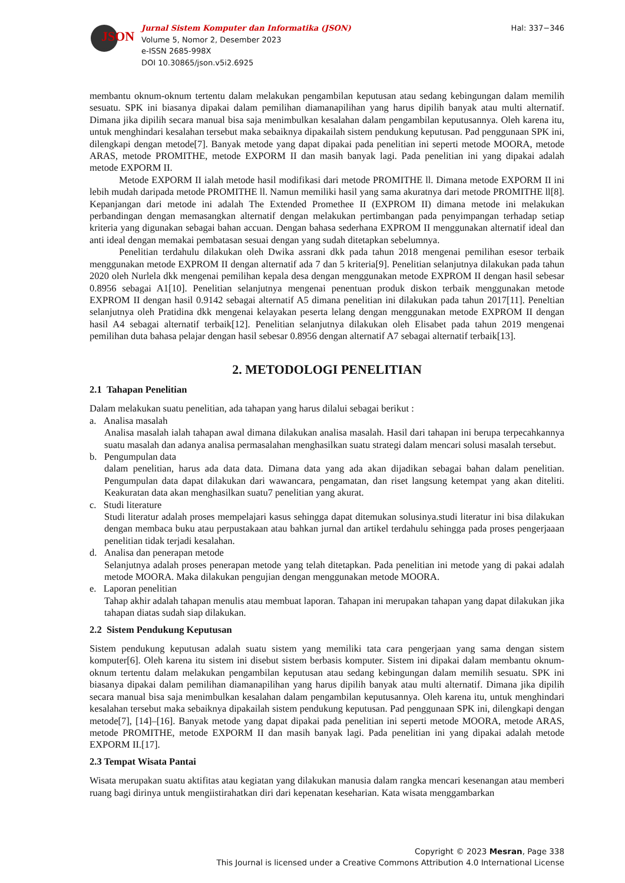JSON
Jurnal Sistem Komputer dan Informatika (JSON)
Volume 5, Nomor 2, Desember 2023
e-ISSN 2685-998X
DOI 10.30865/json.v5i2.6925
Hal: 337−346
membantu oknum-oknum tertentu dalam melakukan pengambilan keputusan atau sedang kebingungan dalam memilih sesuatu. SPK ini biasanya dipakai dalam pemilihan diamanapilihan yang harus dipilih banyak atau multi alternatif. Dimana jika dipilih secara manual bisa saja menimbulkan kesalahan dalam pengambilan keputusannya. Oleh karena itu, untuk menghindari kesalahan tersebut maka sebaiknya dipakailah sistem pendukung keputusan. Pad penggunaan SPK ini, dilengkapi dengan metode[7]. Banyak metode yang dapat dipakai pada penelitian ini seperti metode MOORA, metode ARAS, metode PROMITHE, metode EXPORM II dan masih banyak lagi. Pada penelitian ini yang dipakai adalah metode EXPORM II.
Metode EXPORM II ialah metode hasil modifikasi dari metode PROMITHE ll. Dimana metode EXPORM II ini lebih mudah daripada metode PROMITHE ll. Namun memiliki hasil yang sama akuratnya dari metode PROMITHE ll[8]. Kepanjangan dari metode ini adalah The Extended Promethee II (EXPROM II) dimana metode ini melakukan perbandingan dengan memasangkan alternatif dengan melakukan pertimbangan pada penyimpangan terhadap setiap kriteria yang digunakan sebagai bahan accuan. Dengan bahasa sederhana EXPROM II menggunakan alternatif ideal dan anti ideal dengan memakai pembatasan sesuai dengan yang sudah ditetapkan sebelumnya.
Penelitian terdahulu dilakukan oleh Dwika assrani dkk pada tahun 2018 mengenai pemilihan esesor terbaik menggunakan metode EXPROM II dengan alternatif ada 7 dan 5 kriteria[9]. Penelitian selanjutnya dilakukan pada tahun 2020 oleh Nurlela dkk mengenai pemilihan kepala desa dengan menggunakan metode EXPROM II dengan hasil sebesar 0.8956 sebagai A1[10]. Penelitian selanjutnya mengenai penentuan produk diskon terbaik menggunakan metode EXPROM II dengan hasil 0.9142 sebagai alternatif A5 dimana penelitian ini dilakukan pada tahun 2017[11]. Peneltian selanjutnya oleh Pratidina dkk mengenai kelayakan peserta lelang dengan menggunakan metode EXPROM II dengan hasil A4 sebagai alternatif terbaik[12]. Penelitian selanjutnya dilakukan oleh Elisabet pada tahun 2019 mengenai pemilihan duta bahasa pelajar dengan hasil sebesar 0.8956 dengan alternatif A7 sebagai alternatif terbaik[13].
2. METODOLOGI PENELITIAN
2.1 Tahapan Penelitian
Dalam melakukan suatu penelitian, ada tahapan yang harus dilalui sebagai berikut :
a. Analisa masalah
Analisa masalah ialah tahapan awal dimana dilakukan analisa masalah. Hasil dari tahapan ini berupa terpecahkannya suatu masalah dan adanya analisa permasalahan menghasilkan suatu strategi dalam mencari solusi masalah tersebut.
b. Pengumpulan data
dalam penelitian, harus ada data data. Dimana data yang ada akan dijadikan sebagai bahan dalam penelitian. Pengumpulan data dapat dilakukan dari wawancara, pengamatan, dan riset langsung ketempat yang akan diteliti. Keakuratan data akan menghasilkan suatu7 penelitian yang akurat.
c. Studi literature
Studi literatur adalah proses mempelajari kasus sehingga dapat ditemukan solusinya.studi literatur ini bisa dilakukan dengan membaca buku atau perpustakaan atau bahkan jurnal dan artikel terdahulu sehingga pada proses pengerjaaan penelitian tidak terjadi kesalahan.
d. Analisa dan penerapan metode
Selanjutnya adalah proses penerapan metode yang telah ditetapkan. Pada penelitian ini metode yang di pakai adalah metode MOORA. Maka dilakukan pengujian dengan menggunakan metode MOORA.
e. Laporan penelitian
Tahap akhir adalah tahapan menulis atau membuat laporan. Tahapan ini merupakan tahapan yang dapat dilakukan jika tahapan diatas sudah siap dilakukan.
2.2 Sistem Pendukung Keputusan
Sistem pendukung keputusan adalah suatu sistem yang memiliki tata cara pengerjaan yang sama dengan sistem komputer[6]. Oleh karena itu sistem ini disebut sistem berbasis komputer. Sistem ini dipakai dalam membantu oknum-oknum tertentu dalam melakukan pengambilan keputusan atau sedang kebingungan dalam memilih sesuatu. SPK ini biasanya dipakai dalam pemilihan diamanapilihan yang harus dipilih banyak atau multi alternatif. Dimana jika dipilih secara manual bisa saja menimbulkan kesalahan dalam pengambilan keputusannya. Oleh karena itu, untuk menghindari kesalahan tersebut maka sebaiknya dipakailah sistem pendukung keputusan. Pad penggunaan SPK ini, dilengkapi dengan metode[7], [14]–[16]. Banyak metode yang dapat dipakai pada penelitian ini seperti metode MOORA, metode ARAS, metode PROMITHE, metode EXPORM II dan masih banyak lagi. Pada penelitian ini yang dipakai adalah metode EXPORM II.[17].
2.3 Tempat Wisata Pantai
Wisata merupakan suatu aktifitas atau kegiatan yang dilakukan manusia dalam rangka mencari kesenangan atau memberi ruang bagi dirinya untuk mengiistirahatkan diri dari kepenatan keseharian. Kata wisata menggambarkan
Copyright © 2023 Mesran, Page 338
This Journal is licensed under a Creative Commons Attribution 4.0 International License